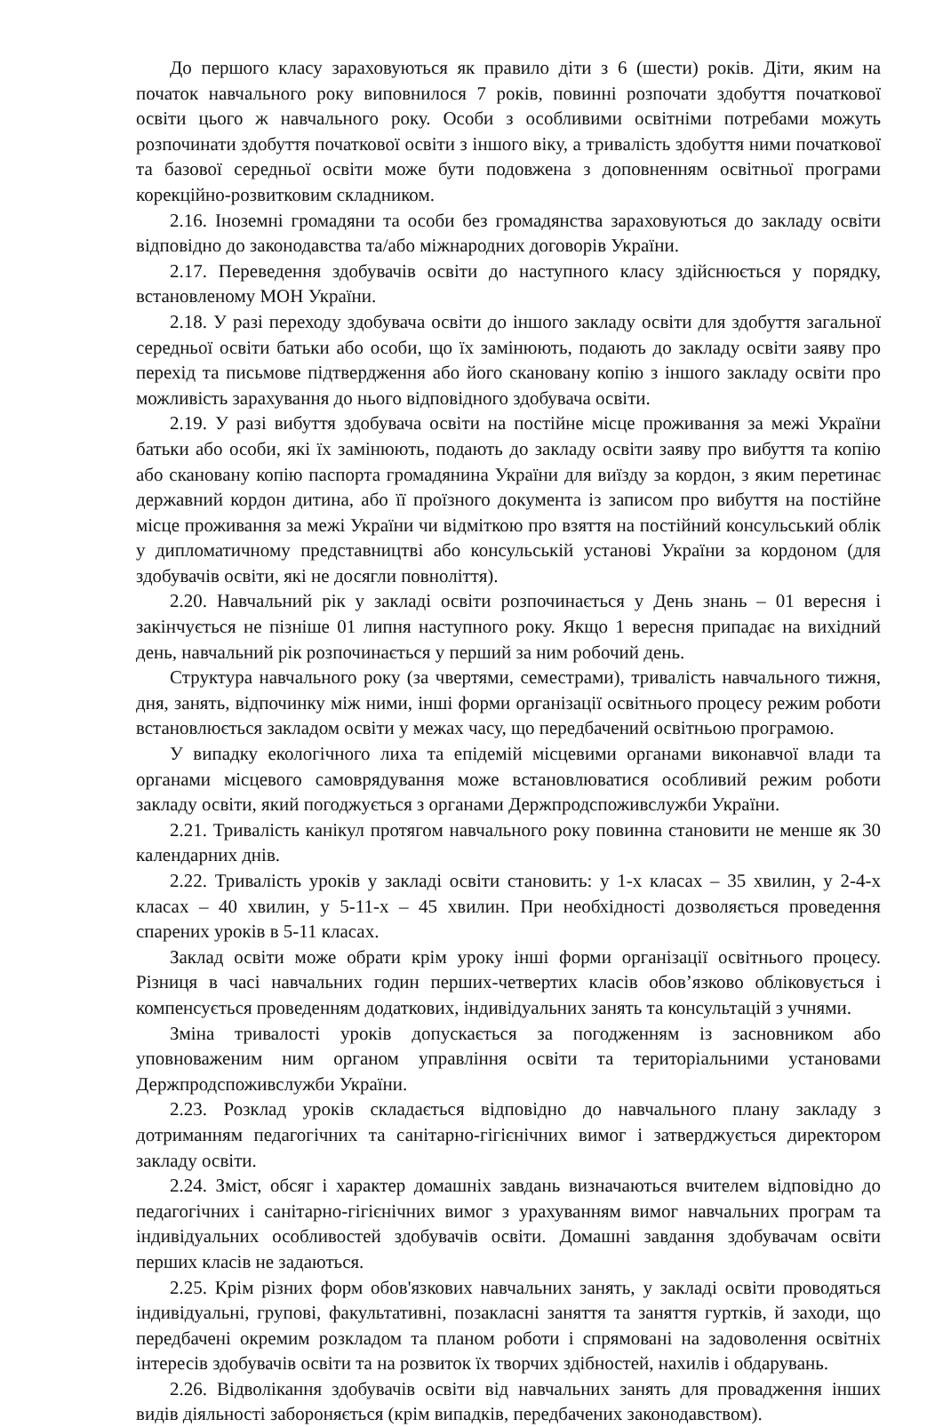До першого класу зараховуються як правило діти з 6 (шести) років. Діти, яким на початок навчального року виповнилося 7 років, повинні розпочати здобуття початкової освіти цього ж навчального року. Особи з особливими освітніми потребами можуть розпочинати здобуття початкової освіти з іншого віку, а тривалість здобуття ними початкової та базової середньої освіти може бути подовжена з доповненням освітньої програми корекційно-розвитковим складником.
2.16. Іноземні громадяни та особи без громадянства зараховуються до закладу освіти відповідно до законодавства та/або міжнародних договорів України.
2.17. Переведення здобувачів освіти до наступного класу здійснюється у порядку, встановленому МОН України.
2.18. У разі переходу здобувача освіти до іншого закладу освіти для здобуття загальної середньої освіти батьки або особи, що їх замінюють, подають до закладу освіти заяву про перехід та письмове підтвердження або його скановану копію з іншого закладу освіти про можливість зарахування до нього відповідного здобувача освіти.
2.19. У разі вибуття здобувача освіти на постійне місце проживання за межі України батьки або особи, які їх замінюють, подають до закладу освіти заяву про вибуття та копію або скановану копію паспорта громадянина України для виїзду за кордон, з яким перетинає державний кордон дитина, або її проїзного документа із записом про вибуття на постійне місце проживання за межі України чи відміткою про взяття на постійний консульський облік у дипломатичному представництві або консульській установі України за кордоном (для здобувачів освіти, які не досягли повноліття).
2.20. Навчальний рік у закладі освіти розпочинається у День знань – 01 вересня і закінчується не пізніше 01 липня наступного року. Якщо 1 вересня припадає на вихідний день, навчальний рік розпочинається у перший за ним робочий день.
Структура навчального року (за чвертями, семестрами), тривалість навчального тижня, дня, занять, відпочинку між ними, інші форми організації освітнього процесу режим роботи встановлюється закладом освіти у межах часу, що передбачений освітньою програмою.
У випадку екологічного лиха та епідемій місцевими органами виконавчої влади та органами місцевого самоврядування може встановлюватися особливий режим роботи закладу освіти, який погоджується з органами Держпродспоживслужби України.
2.21. Тривалість канікул протягом навчального року повинна становити не менше як 30 календарних днів.
2.22. Тривалість уроків у закладі освіти становить: у 1-х класах – 35 хвилин, у 2-4-х класах – 40 хвилин, у 5-11-х – 45 хвилин. При необхідності дозволяється проведення спарених уроків в 5-11 класах.
Заклад освіти може обрати крім уроку інші форми організації освітнього процесу. Різниця в часі навчальних годин перших-четвертих класів обов’язково обліковується і компенсується проведенням додаткових, індивідуальних занять та консультацій з учнями.
Зміна тривалості уроків допускається за погодженням із засновником або уповноваженим ним органом управління освіти та територіальними установами Держпродспоживслужби України.
2.23. Розклад уроків складається відповідно до навчального плану закладу з дотриманням педагогічних та санітарно-гігієнічних вимог і затверджується директором закладу освіти.
2.24. Зміст, обсяг і характер домашніх завдань визначаються вчителем відповідно до педагогічних і санітарно-гігієнічних вимог з урахуванням вимог навчальних програм та індивідуальних особливостей здобувачів освіти. Домашні завдання здобувачам освіти перших класів не задаються.
2.25. Крім різних форм обов'язкових навчальних занять, у закладі освіти проводяться індивідуальні, групові, факультативні, позакласні заняття та заняття гуртків, й заходи, що передбачені окремим розкладом та планом роботи і спрямовані на задоволення освітніх інтересів здобувачів освіти та на розвиток їх творчих здібностей, нахилів і обдарувань.
2.26. Відволікання здобувачів освіти від навчальних занять для провадження інших видів діяльності забороняється (крім випадків, передбачених законодавством).